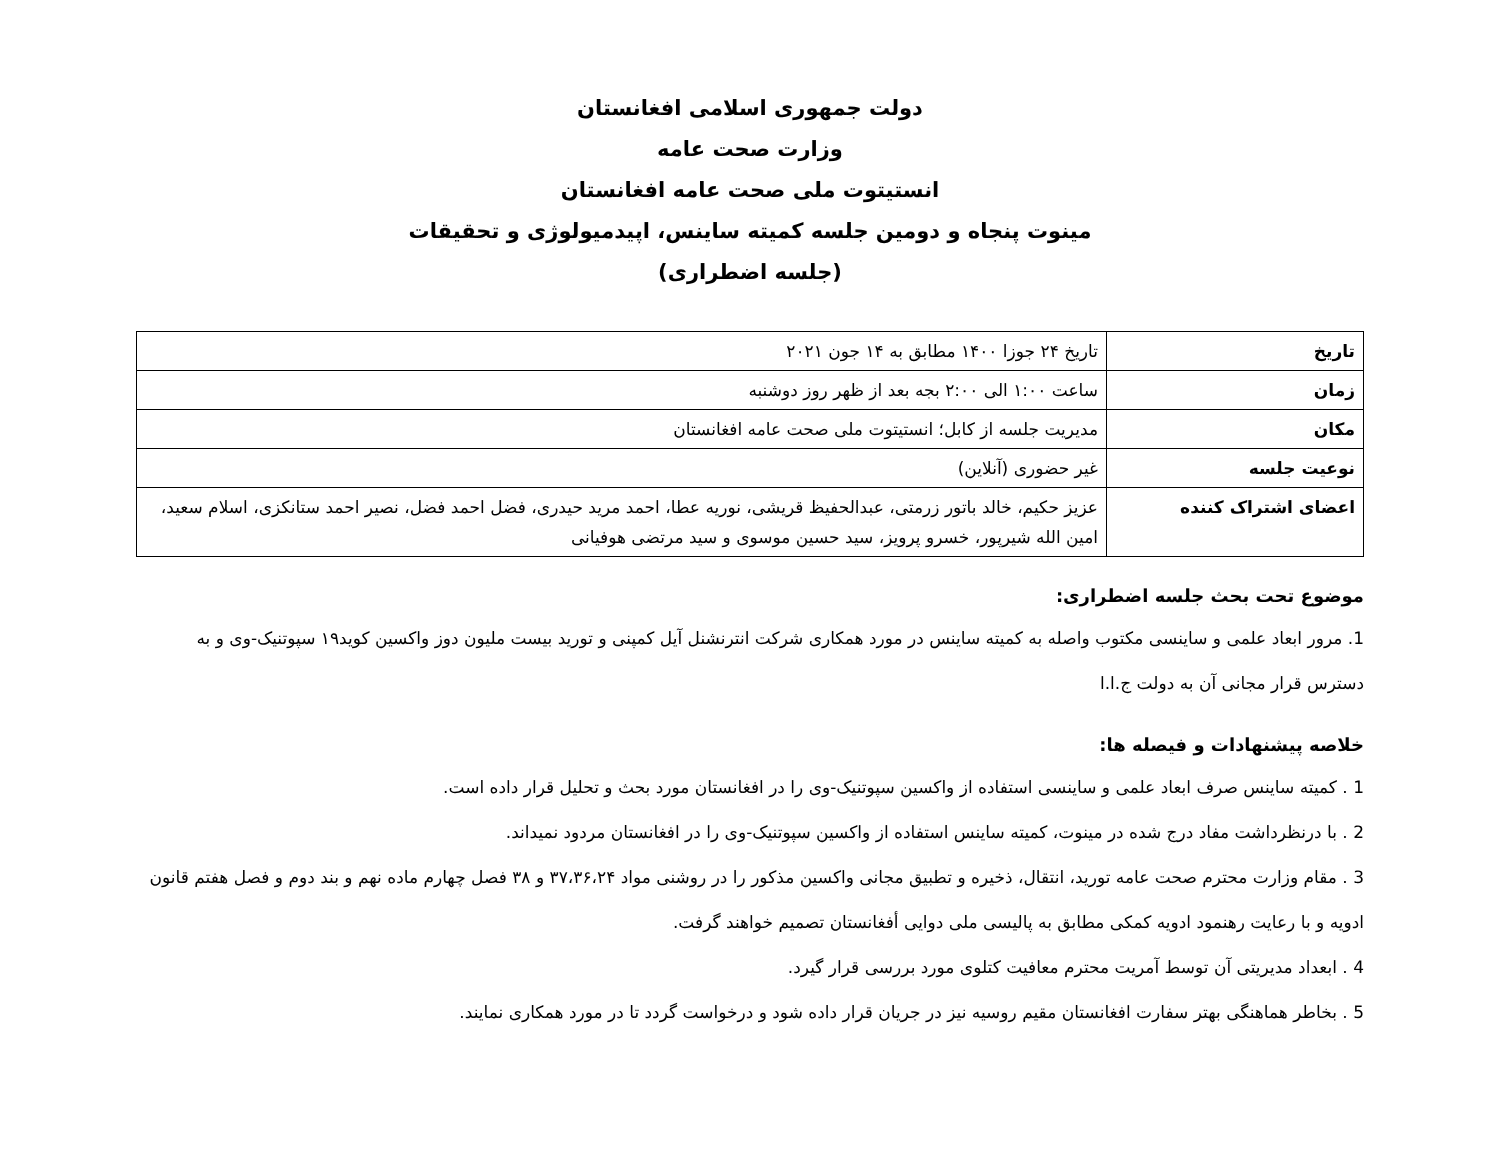دولت جمهوری اسلامی افغانستان
وزارت صحت عامه
انستیتوت ملی صحت عامه افغانستان
مینوت پنجاه و دومین جلسه کمیته ساینس، اپیدمیولوژی و تحقیقات
(جلسه اضطراری)
| تاریخ | تاریخ ۲۴ جوزا ۱۴۰۰ مطابق به ۱۴ جون ۲۰۲۱ |
| زمان | ساعت ۱:۰۰ الی ۲:۰۰ بجه بعد از ظهر روز دوشنبه |
| مکان | مدیریت جلسه از کابل؛ انستیتوت ملی صحت عامه افغانستان |
| نوعیت جلسه | غیر حضوری (آنلاین) |
| اعضای اشتراک کننده | عزیز حکیم، خالد باتور زرمتی، عبدالحفیظ قریشی، نوریه عطا، احمد مرید حیدری، فضل احمد فضل، نصیر احمد ستانکزی، اسلام سعید، امین الله شیرپور، خسرو پرویز، سید حسین موسوی و سید مرتضی هوفیانی |
موضوع تحت بحث جلسه اضطراری:
1. مرور ابعاد علمی و ساینسی مکتوب واصله به کمیته ساینس در مورد همکاری شرکت انترنشنل آیل کمپنی و تورید بیست ملیون دوز واکسین کوید۱۹ سپوتنیک-وی و به دسترس قرار مجانی آن به دولت ج.ا.ا
خلاصه پیشنهادات و فیصله ها:
1 . کمیته ساینس صرف ابعاد علمی و ساینسی استفاده از واکسین سپوتنیک-وی را در افغانستان مورد بحث و تحلیل قرار داده است.
2 . با درنظرداشت مفاد درج شده در مینوت، کمیته ساینس استفاده از واکسین سپوتنیک-وی را در افغانستان مردود نمیداند.
3 . مقام وزارت محترم صحت عامه تورید، انتقال، ذخیره و تطبیق مجانی واکسین مذکور را در روشنی مواد ۳۷،۳۶،۲۴ و ۳۸ فصل چهارم ماده نهم و بند دوم و فصل هفتم قانون ادویه و با رعایت رهنمود ادویه کمکی مطابق به پالیسی ملی دوایی أفغانستان تصمیم خواهند گرفت.
4 . ابعداد مدیریتی آن توسط آمریت محترم معافیت کتلوی مورد بررسی قرار گیرد.
5 . بخاطر هماهنگی بهتر سفارت افغانستان مقیم روسیه نیز در جریان قرار داده شود و درخواست گردد تا در مورد همکاری نمایند.